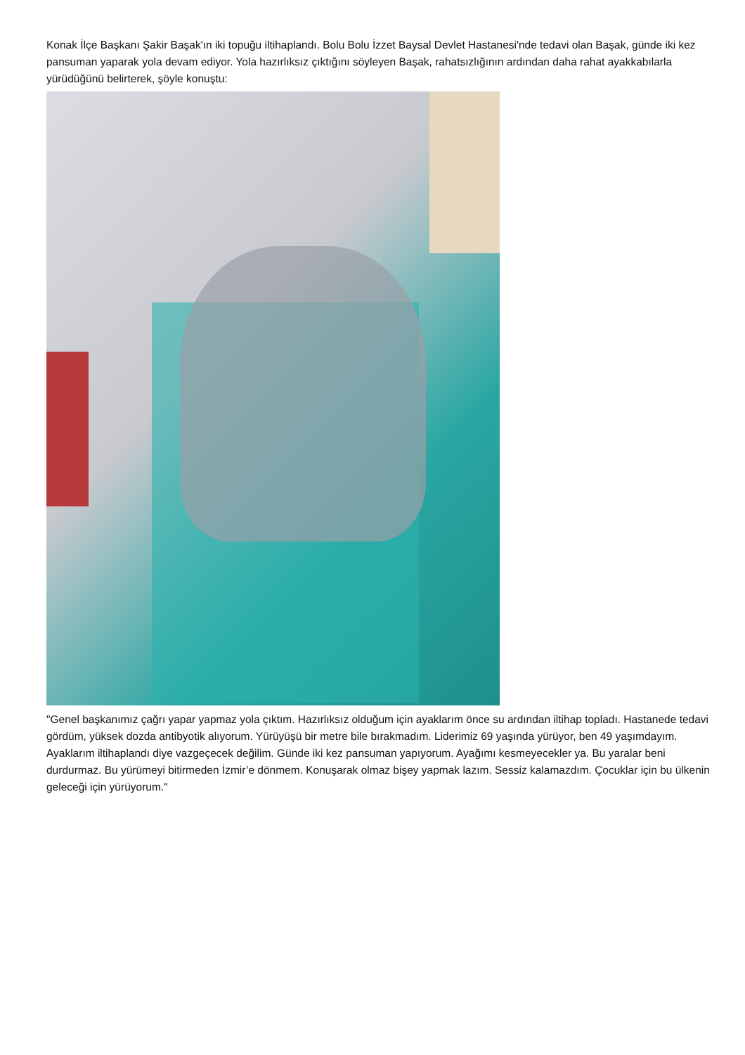Konak İlçe Başkanı Şakir Başak'ın iki topuğu iltihaplandı. Bolu Bolu İzzet Baysal Devlet Hastanesi'nde tedavi olan Başak, günde iki kez pansuman yaparak yola devam ediyor. Yola hazırlıksız çıktığını söyleyen Başak, rahatsızlığının ardından daha rahat ayakkabılarla yürüdüğünü belirterek, şöyle konuştu:
"Genel başkanımız çağrı yapar yapmaz yola çıktım. Hazırlıksız olduğum için ayaklarım önce su ardından iltihap topladı. Hastanede tedavi gördüm, yüksek dozda antibyotik alıyorum. Yürüyüşü bir metre bile bırakmadım. Liderimiz 69 yaşında yürüyor, ben 49 yaşımdayım. Ayaklarım iltihaplandı diye vazgeçecek değilim. Günde iki kez pansuman yapıyorum. Ayağımı kesmeyecekler ya. Bu yaralar beni durdurmaz. Bu yürümeyi bitirmeden İzmir’e dönmem. Konuşarak olmaz bişey yapmak lazım. Sessiz kalamazdım. Çocuklar için bu ülkenin geleceği için yürüyorum."